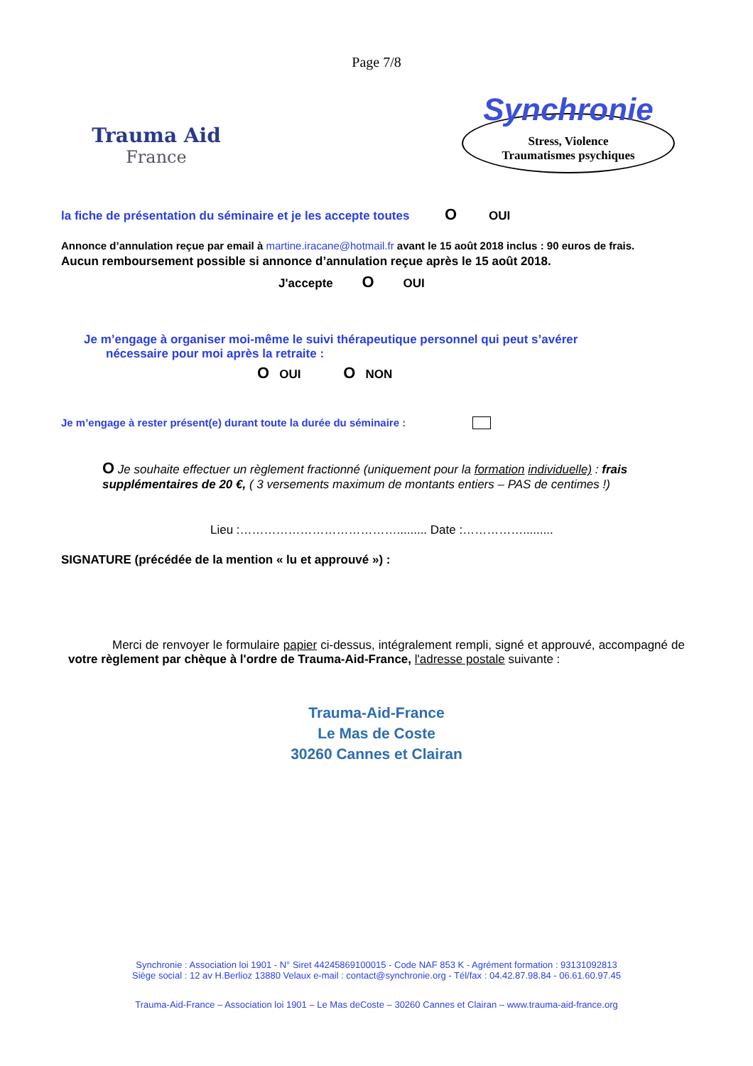Page 7/8
Trauma Aid
France
Synchronie
Stress, Violence
Traumatismes psychiques
la fiche de présentation du séminaire et je les accepte toutes O OUI
Annonce d’annulation reçue par email à martine.iracane@hotmail.fr avant le 15 août 2018 inclus : 90 euros de frais.
Aucun remboursement possible si annonce d’annulation reçue après le 15 août 2018.
J'accepte O OUI
Je m’engage à organiser moi-même le suivi thérapeutique personnel qui peut s’avérer
nécessaire pour moi après la retraite :
O OUI O NON
Je m’engage à rester présent(e) durant toute la durée du séminaire :
O Je souhaite effectuer un règlement fractionné (uniquement pour la formation individuelle) : frais supplémentaires de 20 €, ( 3 versements maximum de montants entiers – PAS de centimes !)
Lieu :…………………………………......... Date :…………….........
SIGNATURE (précédée de la mention « lu et approuvé ») :
Merci de renvoyer le formulaire papier ci-dessus, intégralement rempli, signé et approuvé, accompagné de votre règlement par chèque à l'ordre de Trauma-Aid-France, l'adresse postale suivante :
Trauma-Aid-France
Le Mas de Coste
30260 Cannes et Clairan
Synchronie : Association loi 1901 - N° Siret 44245869100015 - Code NAF 853 K - Agrément formation : 93131092813
Siège social : 12 av H.Berlioz 13880 Velaux e-mail : contact@synchronie.org - Tél/fax : 04.42.87.98.84 - 06.61.60.97.45
Trauma-Aid-France – Association loi 1901 – Le Mas deCoste – 30260 Cannes et Clairan – www.trauma-aid-france.org